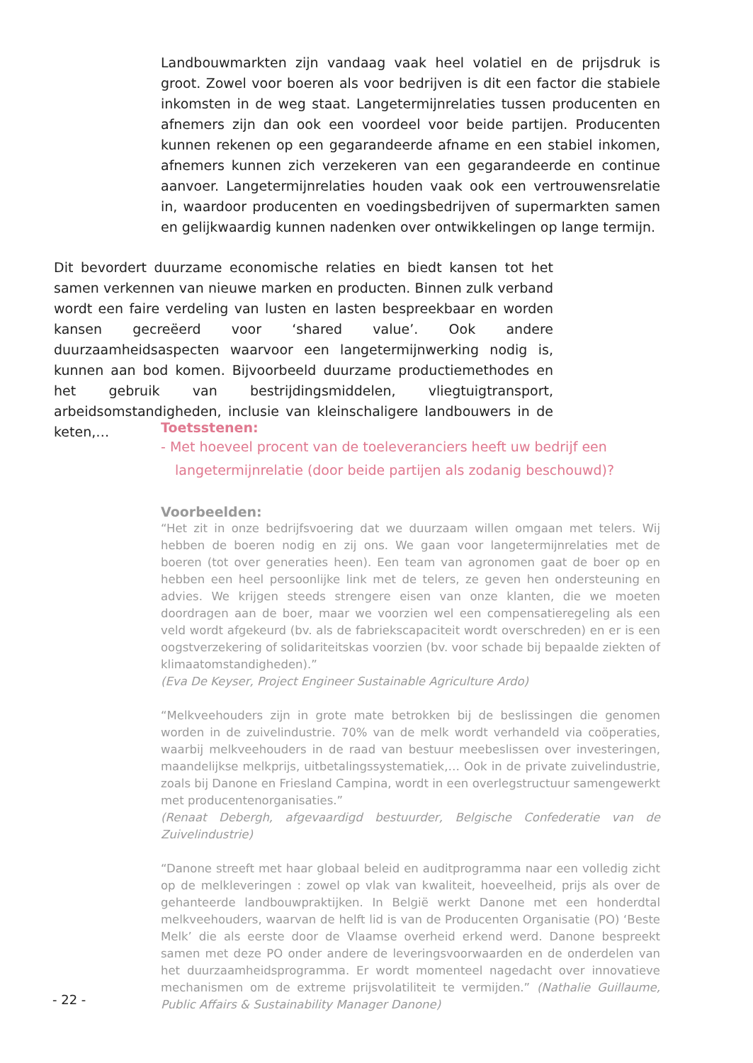Landbouwmarkten zijn vandaag vaak heel volatiel en de prijsdruk is groot. Zowel voor boeren als voor bedrijven is dit een factor die stabiele inkomsten in de weg staat. Langetermijnrelaties tussen producenten en afnemers zijn dan ook een voordeel voor beide partijen. Producenten kunnen rekenen op een gegarandeerde afname en een stabiel inkomen, afnemers kunnen zich verzekeren van een gegarandeerde en continue aanvoer. Langetermijnrelaties houden vaak ook een vertrouwensrelatie in, waardoor producenten en voedingsbedrijven of supermarkten samen en gelijkwaardig kunnen nadenken over ontwikkelingen op lange termijn.
Dit bevordert duurzame economische relaties en biedt kansen tot het samen verkennen van nieuwe marken en producten. Binnen zulk verband wordt een faire verdeling van lusten en lasten bespreekbaar en worden kansen gecreëerd voor ‘shared value’. Ook andere duurzaamheidsaspecten waarvoor een langetermijnwerking nodig is, kunnen aan bod komen. Bijvoorbeeld duurzame productiemethodes en het gebruik van bestrijdingsmiddelen, vliegtuigtransport, arbeidsomstandigheden, inclusie van kleinschaligere landbouwers in de keten,…
Toetsstenen:
- Met hoeveel procent van de toeleveranciers heeft uw bedrijf een langetermijnrelatie (door beide partijen als zodanig beschouwd)?
Voorbeelden:
“Het zit in onze bedrijfsvoering dat we duurzaam willen omgaan met telers. Wij hebben de boeren nodig en zij ons. We gaan voor langetermijnrelaties met de boeren (tot over generaties heen). Een team van agronomen gaat de boer op en hebben een heel persoonlijke link met de telers, ze geven hen ondersteuning en advies. We krijgen steeds strengere eisen van onze klanten, die we moeten doordragen aan de boer, maar we voorzien wel een compensatieregeling als een veld wordt afgekeurd (bv. als de fabriekscapaciteit wordt overschreden) en er is een oogstverzekering of solidariteitskas voorzien (bv. voor schade bij bepaalde ziekten of klimaatomstandigheden).”
(Eva De Keyser, Project Engineer Sustainable Agriculture Ardo)
“Melkveehouders zijn in grote mate betrokken bij de beslissingen die genomen worden in de zuivelindustrie. 70% van de melk wordt verhandeld via coöperaties, waarbij melkveehouders in de raad van bestuur meebeslissen over investeringen, maandelijkse melkprijs, uitbetalingssystematiek,… Ook in de private zuivelindustrie, zoals bij Danone en Friesland Campina, wordt in een overlegstructuur samengewerkt met producentenorganisaties.”
(Renaat Debergh, afgevaardigd bestuurder, Belgische Confederatie van de Zuivelindustrie)
“Danone streeft met haar globaal beleid en auditprogramma naar een volledig zicht op de melkleveringen : zowel op vlak van kwaliteit, hoeveelheid, prijs als over de gehanteerde landbouwpraktijken. In België werkt Danone met een honderdtal melkveehouders, waarvan de helft lid is van de Producenten Organisatie (PO) ‘Beste Melk’ die als eerste door de Vlaamse overheid erkend werd. Danone bespreekt samen met deze PO onder andere de leveringsvoorwaarden en de onderdelen van het duurzaamheidsprogramma. Er wordt momenteel nagedacht over innovatieve mechanismen om de extreme prijsvolatiliteit te vermijden.” (Nathalie Guillaume, Public Affairs & Sustainability Manager Danone)
- 22 -